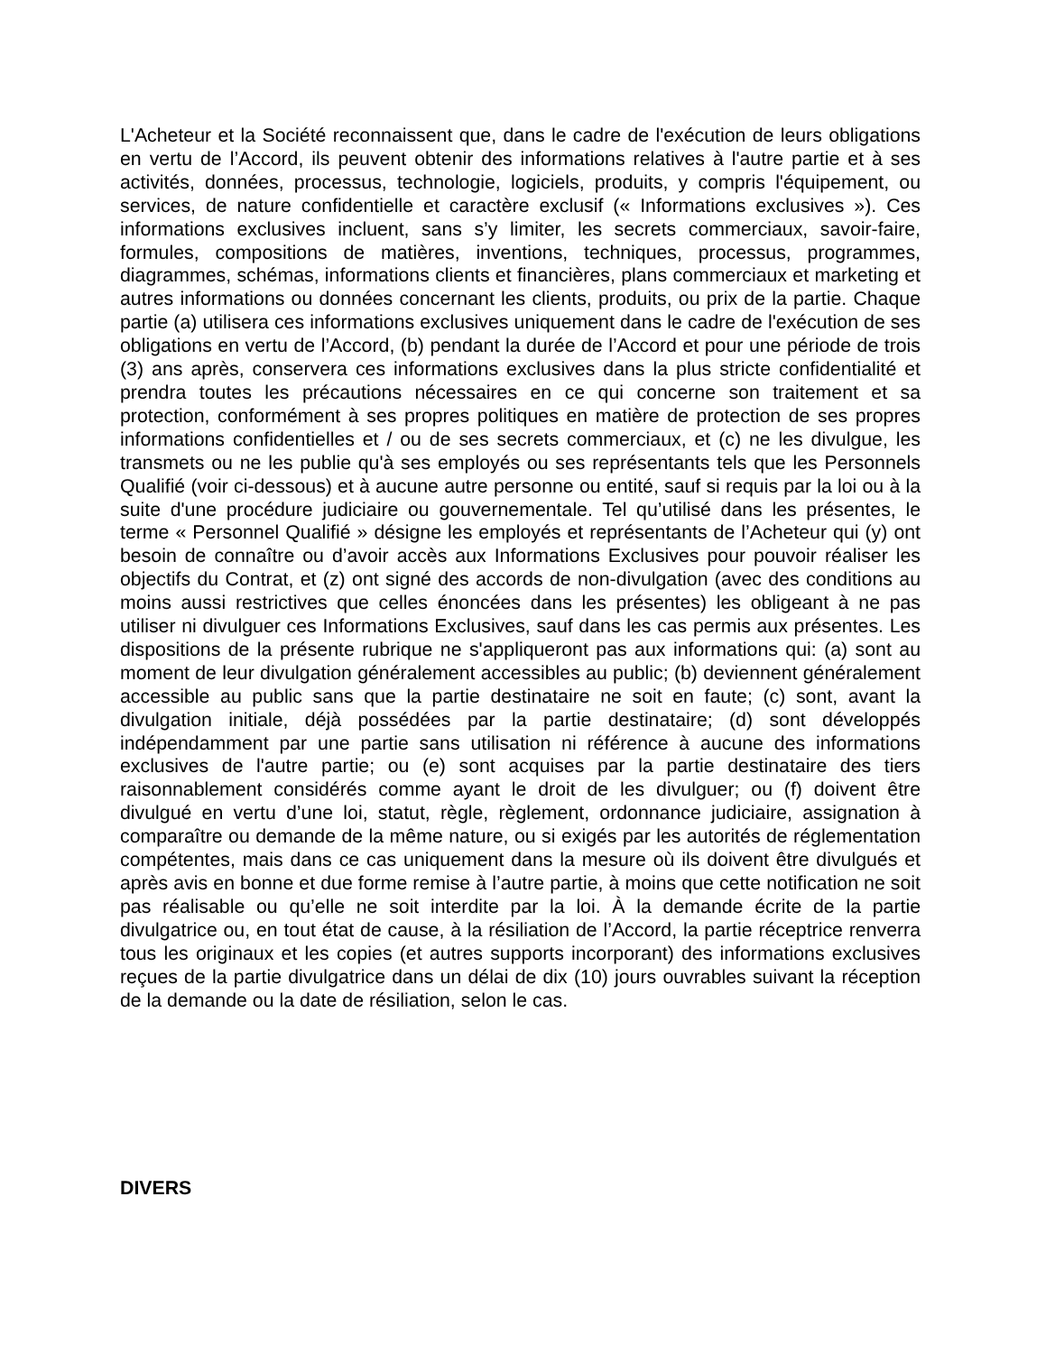L'Acheteur et la Société reconnaissent que, dans le cadre de l'exécution de leurs obligations en vertu de l’Accord, ils peuvent obtenir des informations relatives à l'autre partie et à ses activités, données, processus, technologie, logiciels, produits, y compris l'équipement, ou services, de nature confidentielle et caractère exclusif (« Informations exclusives »). Ces informations exclusives incluent, sans s’y limiter, les secrets commerciaux, savoir-faire, formules, compositions de matières, inventions, techniques, processus, programmes, diagrammes, schémas, informations clients et financières, plans commerciaux et marketing et autres informations ou données concernant les clients, produits, ou prix de la partie. Chaque partie (a) utilisera ces informations exclusives uniquement dans le cadre de l'exécution de ses obligations en vertu de l’Accord, (b) pendant la durée de l’Accord et pour une période de trois (3) ans après, conservera ces informations exclusives dans la plus stricte confidentialité et prendra toutes les précautions nécessaires en ce qui concerne son traitement et sa protection, conformément à ses propres politiques en matière de protection de ses propres informations confidentielles et / ou de ses secrets commerciaux, et (c) ne les divulgue, les transmets ou ne les publie qu'à ses employés ou ses représentants tels que les Personnels Qualifié (voir ci-dessous) et à aucune autre personne ou entité, sauf si requis par la loi ou à la suite d'une procédure judiciaire ou gouvernementale. Tel qu’utilisé dans les présentes, le terme « Personnel Qualifié » désigne les employés et représentants de l’Acheteur qui (y) ont besoin de connaître ou d’avoir accès aux Informations Exclusives pour pouvoir réaliser les objectifs du Contrat, et (z) ont signé des accords de non-divulgation (avec des conditions au moins aussi restrictives que celles énoncées dans les présentes) les obligeant à ne pas utiliser ni divulguer ces Informations Exclusives, sauf dans les cas permis aux présentes. Les dispositions de la présente rubrique ne s'appliqueront pas aux informations qui: (a) sont au moment de leur divulgation généralement accessibles au public; (b) deviennent généralement accessible au public sans que la partie destinataire ne soit en faute; (c) sont, avant la divulgation initiale, déjà possédées par la partie destinataire; (d) sont développés indépendamment par une partie sans utilisation ni référence à aucune des informations exclusives de l'autre partie; ou (e) sont acquises par la partie destinataire des tiers raisonnablement considérés comme ayant le droit de les divulguer; ou (f) doivent être divulgué en vertu d’une loi, statut, règle, règlement, ordonnance judiciaire, assignation à comparaître ou demande de la même nature, ou si exigés par les autorités de réglementation compétentes, mais dans ce cas uniquement dans la mesure où ils doivent être divulgués et après avis en bonne et due forme remise à l’autre partie, à moins que cette notification ne soit pas réalisable ou qu’elle ne soit interdite par la loi. À la demande écrite de la partie divulgatrice ou, en tout état de cause, à la résiliation de l’Accord, la partie réceptrice renverra tous les originaux et les copies (et autres supports incorporant) des informations exclusives reçues de la partie divulgatrice dans un délai de dix (10) jours ouvrables suivant la réception de la demande ou la date de résiliation, selon le cas.
DIVERS